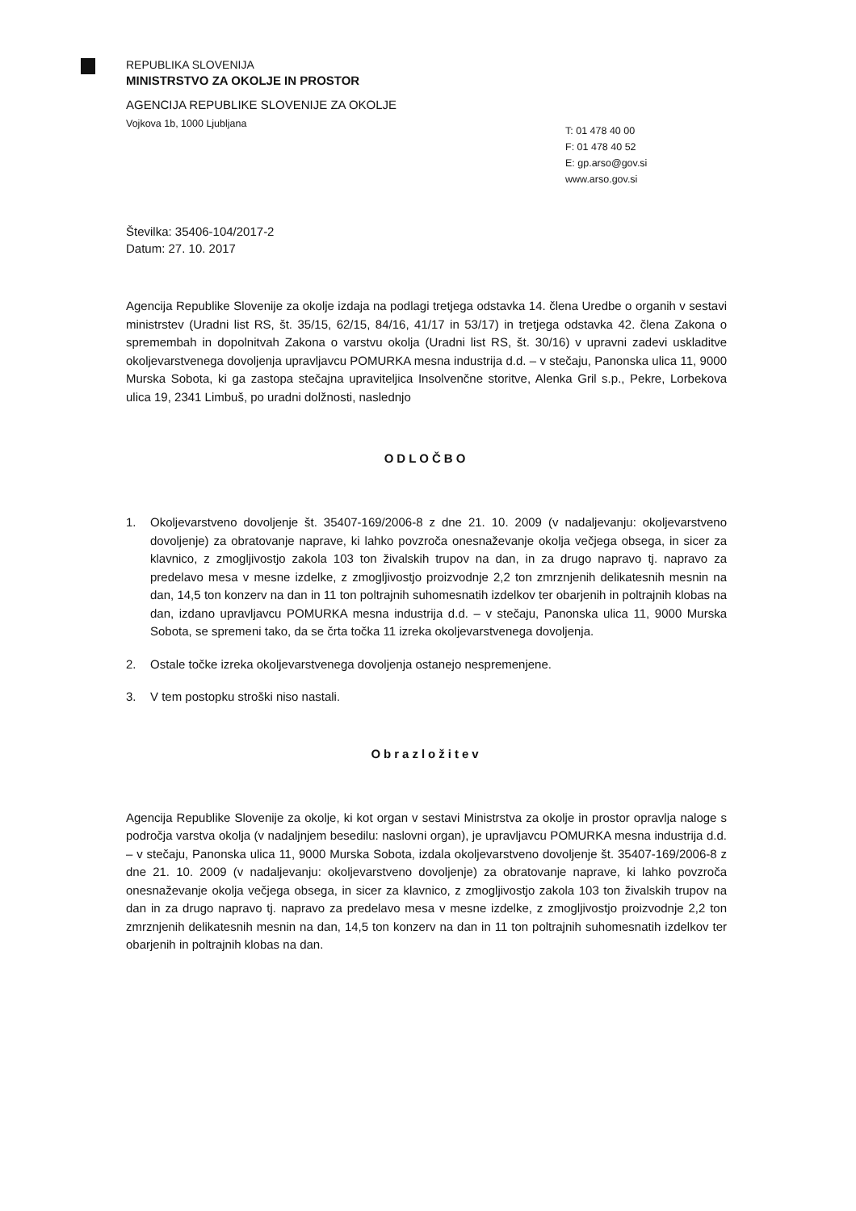REPUBLIKA SLOVENIJA
MINISTRSTVO ZA OKOLJE IN PROSTOR
AGENCIJA REPUBLIKE SLOVENIJE ZA OKOLJE
Vojkova 1b, 1000 Ljubljana
T: 01 478 40 00
F: 01 478 40 52
E: gp.arso@gov.si
www.arso.gov.si
Številka: 35406-104/2017-2
Datum: 27. 10. 2017
Agencija Republike Slovenije za okolje izdaja na podlagi tretjega odstavka 14. člena Uredbe o organih v sestavi ministrstev (Uradni list RS, št. 35/15, 62/15, 84/16, 41/17 in 53/17) in tretjega odstavka 42. člena Zakona o spremembah in dopolnitvah Zakona o varstvu okolja (Uradni list RS, št. 30/16) v upravni zadevi uskladitve okoljevarstvenega dovoljenja upravljavcu POMURKA mesna industrija d.d. – v stečaju, Panonska ulica 11, 9000 Murska Sobota, ki ga zastopa stečajna upraviteljica Insolvenčne storitve, Alenka Gril s.p., Pekre, Lorbekova ulica 19, 2341 Limbuš, po uradni dolžnosti, naslednjo
ODLOČBO
1. Okoljevarstveno dovoljenje št. 35407-169/2006-8 z dne 21. 10. 2009 (v nadaljevanju: okoljevarstveno dovoljenje) za obratovanje naprave, ki lahko povzroča onesnaževanje okolja večjega obsega, in sicer za klavnico, z zmogljivostjo zakola 103 ton živalskih trupov na dan, in za drugo napravo tj. napravo za predelavo mesa v mesne izdelke, z zmogljivostjo proizvodnje 2,2 ton zmrznjenih delikatesnih mesnin na dan, 14,5 ton konzerv na dan in 11 ton poltrajnih suhomesnatih izdelkov ter obarjenih in poltrajnih klobas na dan, izdano upravljavcu POMURKA mesna industrija d.d. – v stečaju, Panonska ulica 11, 9000 Murska Sobota, se spremeni tako, da se črta točka 11 izreka okoljevarstvenega dovoljenja.
2. Ostale točke izreka okoljevarstvenega dovoljenja ostanejo nespremenjene.
3. V tem postopku stroški niso nastali.
Obrazložitev
Agencija Republike Slovenije za okolje, ki kot organ v sestavi Ministrstva za okolje in prostor opravlja naloge s področja varstva okolja (v nadaljnjem besedilu: naslovni organ), je upravljavcu POMURKA mesna industrija d.d. – v stečaju, Panonska ulica 11, 9000 Murska Sobota, izdala okoljevarstveno dovoljenje št. 35407-169/2006-8 z dne 21. 10. 2009 (v nadaljevanju: okoljevarstveno dovoljenje) za obratovanje naprave, ki lahko povzroča onesnaževanje okolja večjega obsega, in sicer za klavnico, z zmogljivostjo zakola 103 ton živalskih trupov na dan in za drugo napravo tj. napravo za predelavo mesa v mesne izdelke, z zmogljivostjo proizvodnje 2,2 ton zmrznjenih delikatesnih mesnin na dan, 14,5 ton konzerv na dan in 11 ton poltrajnih suhomesnatih izdelkov ter obarjenih in poltrajnih klobas na dan.